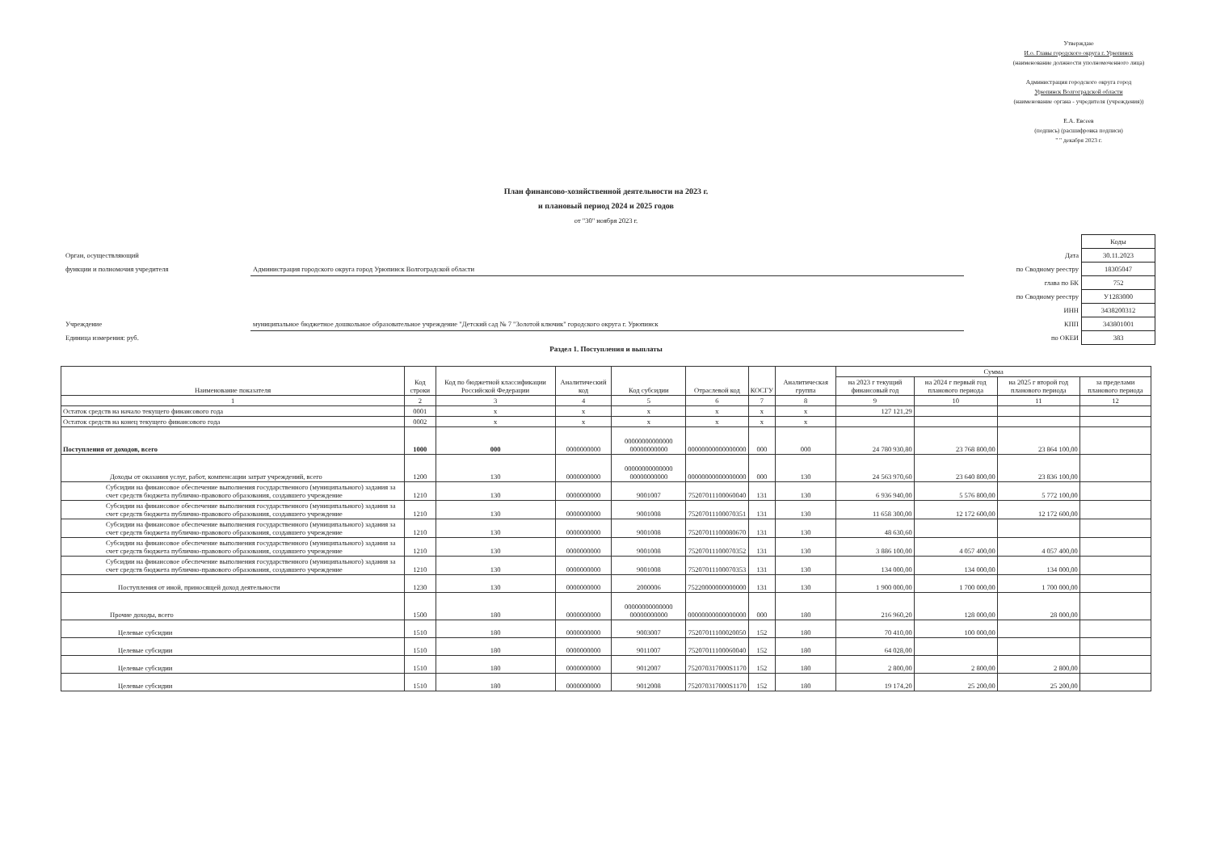Утверждаю
И.о. Главы городского округа г. Урюпинск
(наименование должности уполномоченного лица)
Администрация городского округа город
Урюпинск Волгоградской области
(наименование органа - учредителя (учреждения))
Е.А. Евсеев
(подпись) (расшифровка подписи)
" " декабря 2023 г.
План финансово-хозяйственной деятельности на 2023 г.
и плановый период 2024 и 2025 годов
от "30" ноября 2023 г.
| | | | Коды |
| Орган, осуществляющий | | Дата | 30.11.2023 |
| функции и полномочия учредителя | Администрация городского округа город Урюпинск Волгоградской области | по Сводному реестру | 18305047 |
| | | глава по БК | 752 |
| | | по Сводному реестру | У1283000 |
| | | ИНН | 3438200312 |
| Учреждение | муниципальное бюджетное дошкольное образовательное учреждение "Детский сад № 7 "Золотой ключик" городского округа г. Урюпинск | КПП | 343801001 |
| Единица измерения: руб. | | по ОКЕИ | 383 |
Раздел 1. Поступления и выплаты
| Наименование показателя | Код строки | Код по бюджетной классификации Российской Федерации | Аналитический код | Код субсидии | Отраслевой код | КОСГУ | Аналитическая группа | Сумма | | | |
| --- | --- | --- | --- | --- | --- | --- | --- | --- | --- | --- | --- |
| | | | | | | | | на 2023 г текущий финансовый год | на 2024 г первый год планового периода | на 2025 г второй год планового периода | за пределами планового периода |
| 1 | 2 | 3 | 4 | 5 | 6 | 7 | 8 | 9 | 10 | 11 | 12 |
| Остаток средств на начало текущего финансового года | 0001 | x | x | x | x | x | x | 127 121,29 | | | |
| Остаток средств на конец текущего финансового года | 0002 | x | x | x | x | x | x | | | | |
| Поступления от доходов, всего | 1000 | 000 | 0000000000 | 00000000000000 00000000000 | 00000000000000000 | 000 | 000 | 24 780 930,80 | 23 768 800,00 | 23 864 100,00 | |
| Доходы от оказания услуг, работ, компенсации затрат учреждений, всего | 1200 | 130 | 0000000000 | 00000000000000 00000000000 | 00000000000000000 | 000 | 130 | 24 563 970,60 | 23 640 800,00 | 23 836 100,00 | |
| Субсидии на финансовое обеспечение выполнения государственного (муниципального) задания за счет средств бюджета публично-правового образования, создавшего учреждение | 1210 | 130 | 0000000000 | 9001007 | 75207011100060040 | 131 | 130 | 6 936 940,00 | 5 576 800,00 | 5 772 100,00 | |
| Субсидии на финансовое обеспечение выполнения государственного (муниципального) задания за счет средств бюджета публично-правового образования, создавшего учреждение | 1210 | 130 | 0000000000 | 9001008 | 75207011100070351 | 131 | 130 | 11 658 300,00 | 12 172 600,00 | 12 172 600,00 | |
| Субсидии на финансовое обеспечение выполнения государственного (муниципального) задания за счет средств бюджета публично-правового образования, создавшего учреждение | 1210 | 130 | 0000000000 | 9001008 | 75207011100080670 | 131 | 130 | 48 630,60 | | | |
| Субсидии на финансовое обеспечение выполнения государственного (муниципального) задания за счет средств бюджета публично-правового образования, создавшего учреждение | 1210 | 130 | 0000000000 | 9001008 | 75207011100070352 | 131 | 130 | 3 886 100,00 | 4 057 400,00 | 4 057 400,00 | |
| Субсидии на финансовое обеспечение выполнения государственного (муниципального) задания за счет средств бюджета публично-правового образования, создавшего учреждение | 1210 | 130 | 0000000000 | 9001008 | 75207011100070353 | 131 | 130 | 134 000,00 | 134 000,00 | 134 000,00 | |
| Поступления от иной, приносящей доход деятельности | 1230 | 130 | 0000000000 | 2000006 | 75220000000000000 | 131 | 130 | 1 900 000,00 | 1 700 000,00 | 1 700 000,00 | |
| Прочие доходы, всего | 1500 | 180 | 0000000000 | 00000000000000 00000000000 | 00000000000000000 | 000 | 180 | 216 960,20 | 128 000,00 | 28 000,00 | |
| Целевые субсидии | 1510 | 180 | 0000000000 | 9003007 | 75207011100020050 | 152 | 180 | 70 410,00 | 100 000,00 | | |
| Целевые субсидии | 1510 | 180 | 0000000000 | 9011007 | 75207011100060040 | 152 | 180 | 64 028,00 | | | |
| Целевые субсидии | 1510 | 180 | 0000000000 | 9012007 | 752070317000S1170 | 152 | 180 | 2 800,00 | 2 800,00 | 2 800,00 | |
| Целевые субсидии | 1510 | 180 | 0000000000 | 9012008 | 752070317000S1170 | 152 | 180 | 19 174,20 | 25 200,00 | 25 200,00 | |